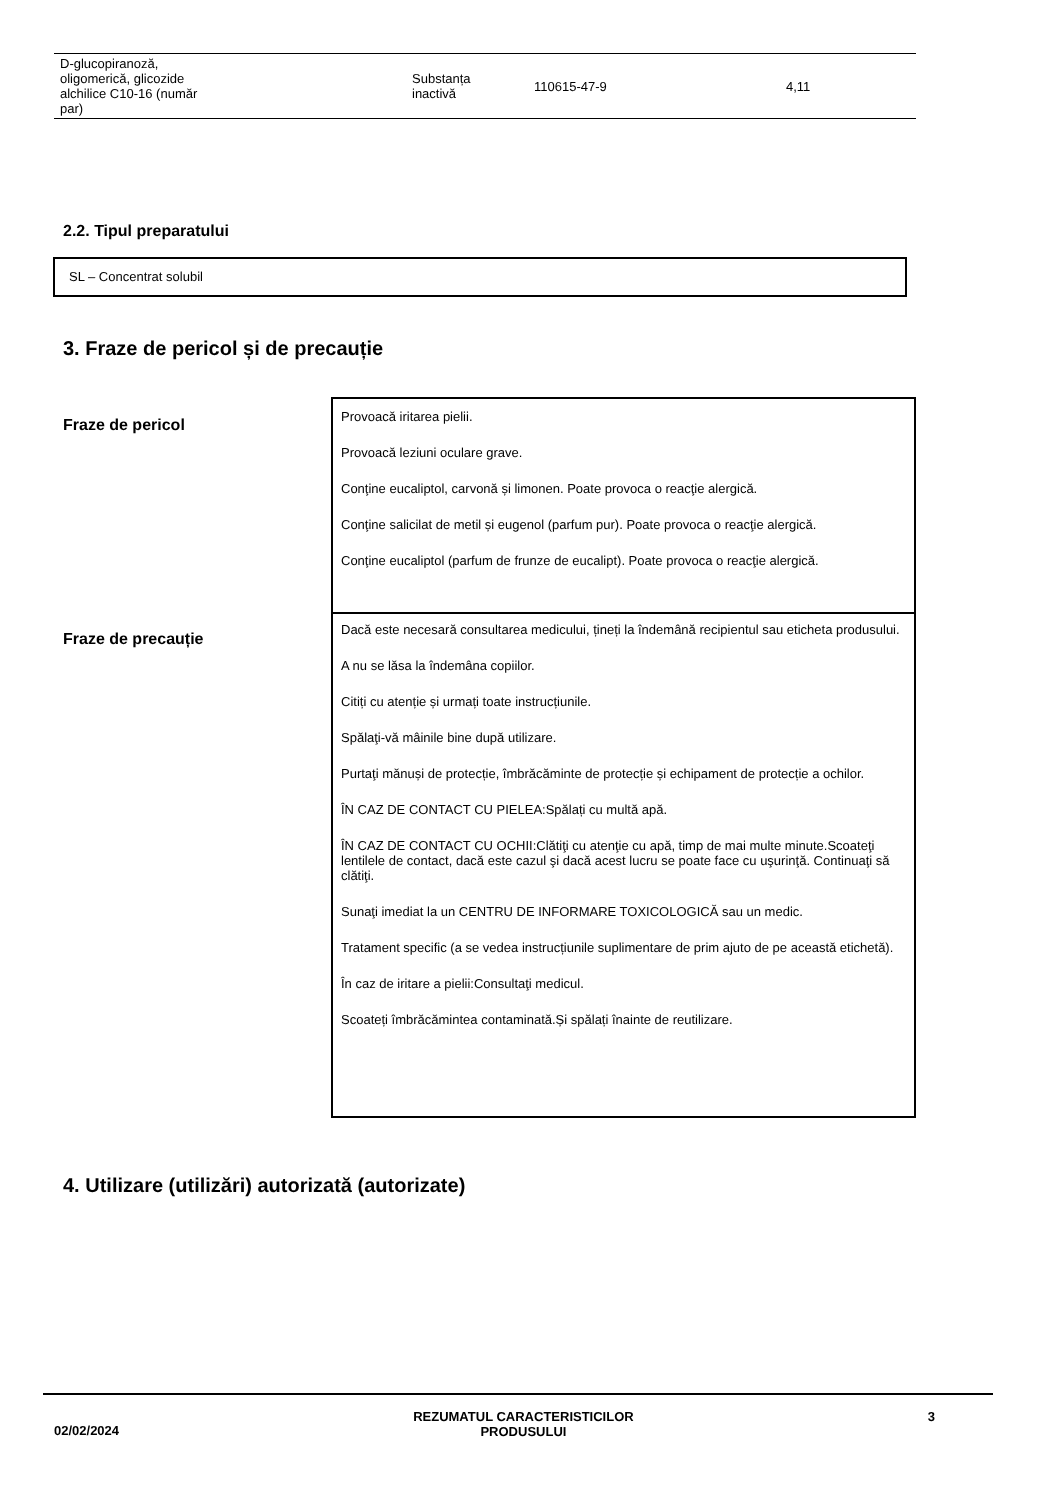| D-glucopiranoză, oligomerică, glicozide alchilice C10-16 (număr par) | Substanța inactivă | 110615-47-9 | 4,11 |
2.2. Tipul preparatului
SL – Concentrat solubil
3. Fraze de pericol și de precauție
Fraze de pericol
Provoacă iritarea pielii.
Provoacă leziuni oculare grave.
Conţine eucaliptol, carvonă și limonen. Poate provoca o reacţie alergică.
Conţine salicilat de metil și eugenol (parfum pur). Poate provoca o reacţie alergică.
Conţine eucaliptol (parfum de frunze de eucalipt). Poate provoca o reacţie alergică.
Fraze de precauție
Dacă este necesară consultarea medicului, țineți la îndemână recipientul sau eticheta produsului.
A nu se lăsa la îndemâna copiilor.
Citiți cu atenție și urmați toate instrucțiunile.
Spălaţi-vă mâinile bine după utilizare.
Purtaţi mănuși de protecție, îmbrăcăminte de protecție și echipament de protecție a ochilor.
ÎN CAZ DE CONTACT CU PIELEA:Spălați cu multă apă.
ÎN CAZ DE CONTACT CU OCHII:Clătiţi cu atenţie cu apă, timp de mai multe minute.Scoateţi lentilele de contact, dacă este cazul şi dacă acest lucru se poate face cu uşurinţă. Continuaţi să clătiţi.
Sunaţi imediat la un CENTRU DE INFORMARE TOXICOLOGICĂ sau un medic.
Tratament specific (a se vedea instrucțiunile suplimentare de prim ajuto de pe această etichetă).
În caz de iritare a pielii:Consultaţi medicul.
Scoateți îmbrăcămintea contaminată.Și spălați înainte de reutilizare.
4. Utilizare (utilizări) autorizată (autorizate)
02/02/2024 REZUMATUL CARACTERISTICILOR
PRODUSULUI 3